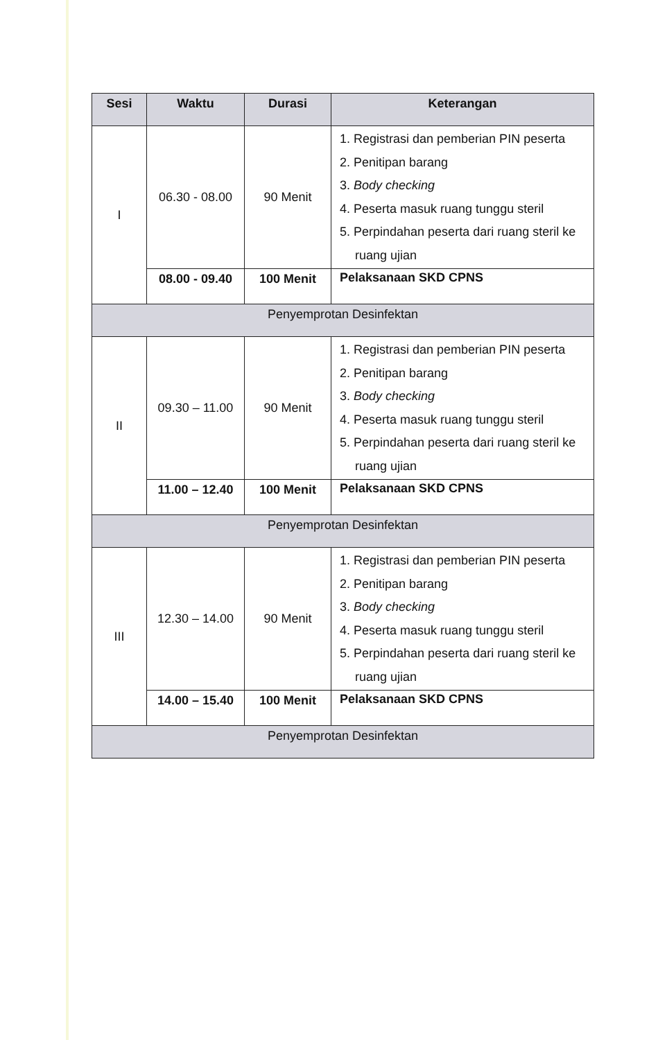| Sesi | Waktu | Durasi | Keterangan |
| --- | --- | --- | --- |
| I | 06.30 - 08.00 | 90 Menit | 1. Registrasi dan pemberian PIN peserta 2. Penitipan barang 3. Body checking 4. Peserta masuk ruang tunggu steril 5. Perpindahan peserta dari ruang steril ke ruang ujian |
| | 08.00 - 09.40 | 100 Menit | Pelaksanaan SKD CPNS |
| Penyemprotan Desinfektan | | | |
| II | 09.30 – 11.00 | 90 Menit | 1. Registrasi dan pemberian PIN peserta 2. Penitipan barang 3. Body checking 4. Peserta masuk ruang tunggu steril 5. Perpindahan peserta dari ruang steril ke ruang ujian |
| | 11.00 – 12.40 | 100 Menit | Pelaksanaan SKD CPNS |
| Penyemprotan Desinfektan | | | |
| III | 12.30 – 14.00 | 90 Menit | 1. Registrasi dan pemberian PIN peserta 2. Penitipan barang 3. Body checking 4. Peserta masuk ruang tunggu steril 5. Perpindahan peserta dari ruang steril ke ruang ujian |
| | 14.00 – 15.40 | 100 Menit | Pelaksanaan SKD CPNS |
| Penyemprotan Desinfektan | | | |